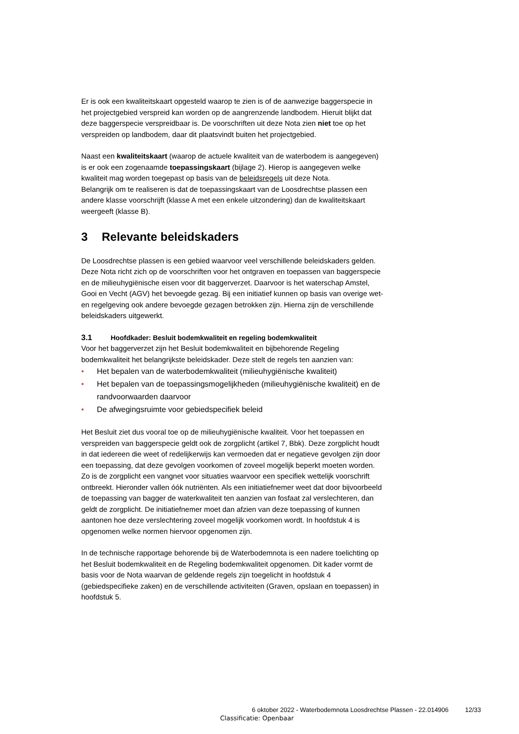Er is ook een kwaliteitskaart opgesteld waarop te zien is of de aanwezige baggerspecie in het projectgebied verspreid kan worden op de aangrenzende landbodem. Hieruit blijkt dat deze baggerspecie verspreidbaar is. De voorschriften uit deze Nota zien niet toe op het verspreiden op landbodem, daar dit plaatsvindt buiten het projectgebied.
Naast een kwaliteitskaart (waarop de actuele kwaliteit van de waterbodem is aangegeven) is er ook een zogenaamde toepassingskaart (bijlage 2). Hierop is aangegeven welke kwaliteit mag worden toegepast op basis van de beleidsregels uit deze Nota.
Belangrijk om te realiseren is dat de toepassingskaart van de Loosdrechtse plassen een andere klasse voorschrijft (klasse A met een enkele uitzondering) dan de kwaliteitskaart weergeeft (klasse B).
3 Relevante beleidskaders
De Loosdrechtse plassen is een gebied waarvoor veel verschillende beleidskaders gelden. Deze Nota richt zich op de voorschriften voor het ontgraven en toepassen van baggerspecie en de milieuhygiënische eisen voor dit baggerverzet. Daarvoor is het waterschap Amstel, Gooi en Vecht (AGV) het bevoegde gezag. Bij een initiatief kunnen op basis van overige wet- en regelgeving ook andere bevoegde gezagen betrokken zijn. Hierna zijn de verschillende beleidskaders uitgewerkt.
3.1 Hoofdkader: Besluit bodemkwaliteit en regeling bodemkwaliteit
Voor het baggerverzet zijn het Besluit bodemkwaliteit en bijbehorende Regeling bodemkwaliteit het belangrijkste beleidskader. Deze stelt de regels ten aanzien van:
• Het bepalen van de waterbodemkwaliteit (milieuhygiënische kwaliteit)
• Het bepalen van de toepassingsmogelijkheden (milieuhygiënische kwaliteit) en de randvoorwaarden daarvoor
• De afwegingsruimte voor gebiedspecifiek beleid
Het Besluit ziet dus vooral toe op de milieuhygiënische kwaliteit. Voor het toepassen en verspreiden van baggerspecie geldt ook de zorgplicht (artikel 7, Bbk). Deze zorgplicht houdt in dat iedereen die weet of redelijkerwijs kan vermoeden dat er negatieve gevolgen zijn door een toepassing, dat deze gevolgen voorkomen of zoveel mogelijk beperkt moeten worden. Zo is de zorgplicht een vangnet voor situaties waarvoor een specifiek wettelijk voorschrift ontbreekt. Hieronder vallen óók nutriënten. Als een initiatiefnemer weet dat door bijvoorbeeld de toepassing van bagger de waterkwaliteit ten aanzien van fosfaat zal verslechteren, dan geldt de zorgplicht. De initiatiefnemer moet dan afzien van deze toepassing of kunnen aantonen hoe deze verslechtering zoveel mogelijk voorkomen wordt. In hoofdstuk 4 is opgenomen welke normen hiervoor opgenomen zijn.
In de technische rapportage behorende bij de Waterbodemnota is een nadere toelichting op het Besluit bodemkwaliteit en de Regeling bodemkwaliteit opgenomen. Dit kader vormt de basis voor de Nota waarvan de geldende regels zijn toegelicht in hoofdstuk 4 (gebiedspecifieke zaken) en de verschillende activiteiten (Graven, opslaan en toepassen) in hoofdstuk 5.
6 oktober 2022 - Waterbodemnota Loosdrechtse Plassen - 22.014906 12/33
Classificatie: Openbaar